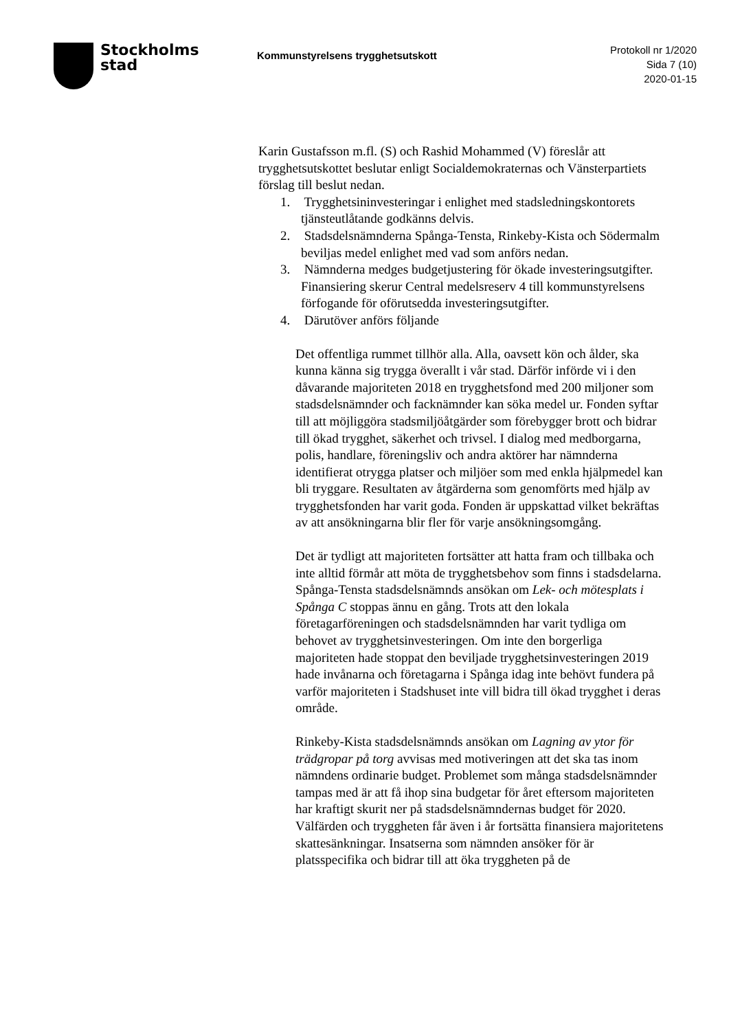Stockholms
stad
Kommunstyrelsens trygghetsutskott
Protokoll nr 1/2020
Sida 7 (10)
2020-01-15
Karin Gustafsson m.fl. (S) och Rashid Mohammed (V) föreslår att trygghetsutskottet beslutar enligt Socialdemokraternas och Vänsterpartiets förslag till beslut nedan.
1. Trygghetsininvesteringar i enlighet med stadsledningskontorets tjänsteutlåtande godkänns delvis.
2. Stadsdelsnämnderna Spånga-Tensta, Rinkeby-Kista och Södermalm beviljas medel enlighet med vad som anförs nedan.
3. Nämnderna medges budgetjustering för ökade investeringsutgifter. Finansiering skerur Central medelsreserv 4 till kommunstyrelsens förfogande för oförutsedda investeringsutgifter.
4. Därutöver anförs följande
Det offentliga rummet tillhör alla. Alla, oavsett kön och ålder, ska kunna känna sig trygga överallt i vår stad. Därför införde vi i den dåvarande majoriteten 2018 en trygghetsfond med 200 miljoner som stadsdelsnämnder och facknämnder kan söka medel ur. Fonden syftar till att möjliggöra stadsmiljöåtgärder som förebygger brott och bidrar till ökad trygghet, säkerhet och trivsel. I dialog med medborgarna, polis, handlare, föreningsliv och andra aktörer har nämnderna identifierat otrygga platser och miljöer som med enkla hjälpmedel kan bli tryggare. Resultaten av åtgärderna som genomförts med hjälp av trygghetsfonden har varit goda. Fonden är uppskattad vilket bekräftas av att ansökningarna blir fler för varje ansökningsomgång.
Det är tydligt att majoriteten fortsätter att hatta fram och tillbaka och inte alltid förmår att möta de trygghetsbehov som finns i stadsdelarna. Spånga-Tensta stadsdelsnämnds ansökan om Lek- och mötesplats i Spånga C stoppas ännu en gång. Trots att den lokala företagarföreningen och stadsdelsnämnden har varit tydliga om behovet av trygghetsinvesteringen. Om inte den borgerliga majoriteten hade stoppat den beviljade trygghetsinvesteringen 2019 hade invånarna och företagarna i Spånga idag inte behövt fundera på varför majoriteten i Stadshuset inte vill bidra till ökad trygghet i deras område.
Rinkeby-Kista stadsdelsnämnds ansökan om Lagning av ytor för trädgropar på torg avvisas med motiveringen att det ska tas inom nämndens ordinarie budget. Problemet som många stadsdelsnämnder tampas med är att få ihop sina budgetar för året eftersom majoriteten har kraftigt skurit ner på stadsdelsnämndernas budget för 2020. Välfärden och tryggheten får även i år fortsätta finansiera majoritetens skattesänkningar. Insatserna som nämnden ansöker för är platsspecifika och bidrar till att öka tryggheten på de